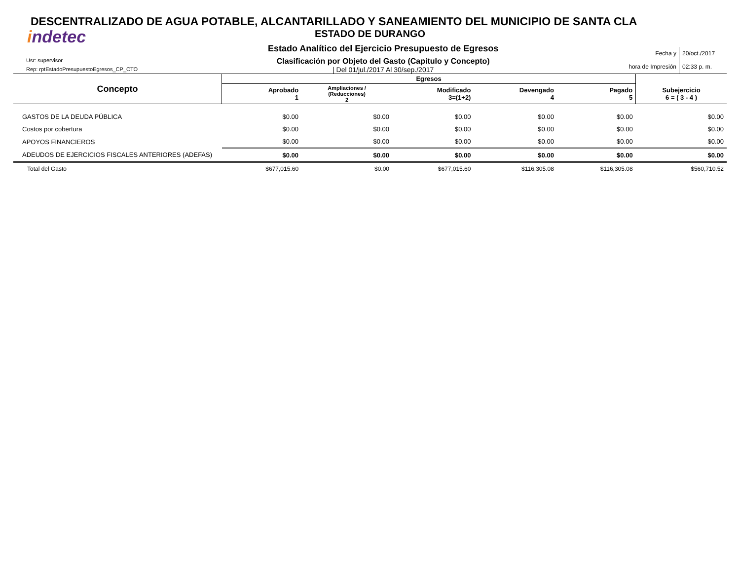DESCENTRALIZADO DE AGUA POTABLE, ALCANTARILLADO Y SANEAMIENTO DEL MUNICIPIO DE SANTA CLA
ESTADO DE DURANGO
indetec
Usr: supervisor
Rep: rptEstadoPresupuestoEgresos_CP_CTO
Estado Analítico del Ejercicio Presupuesto de Egresos
Clasificación por Objeto del Gasto (Capitulo y Concepto)
| Del 01/jul./2017 Al 30/sep./2017
Fecha y
hora de Impresión
20/oct./2017
02:33 p. m.
| Concepto | Egresos | | | | | |
| --- | --- | --- | --- | --- | --- | --- |
| | Aprobado 1 | Ampliaciones / (Reducciones) 2 | Modificado 3=(1+2) | Devengado 4 | Pagado 5 | Subejercicio 6 = ( 3 - 4 ) |
| GASTOS DE LA DEUDA PÚBLICA | $0.00 | $0.00 | $0.00 | $0.00 | $0.00 | $0.00 |
| Costos por cobertura | $0.00 | $0.00 | $0.00 | $0.00 | $0.00 | $0.00 |
| APOYOS FINANCIEROS | $0.00 | $0.00 | $0.00 | $0.00 | $0.00 | $0.00 |
| ADEUDOS DE EJERCICIOS FISCALES ANTERIORES (ADEFAS) | $0.00 | $0.00 | $0.00 | $0.00 | $0.00 | $0.00 |
| Total del Gasto | $677,015.60 | $0.00 | $677,015.60 | $116,305.08 | $116,305.08 | $560,710.52 |